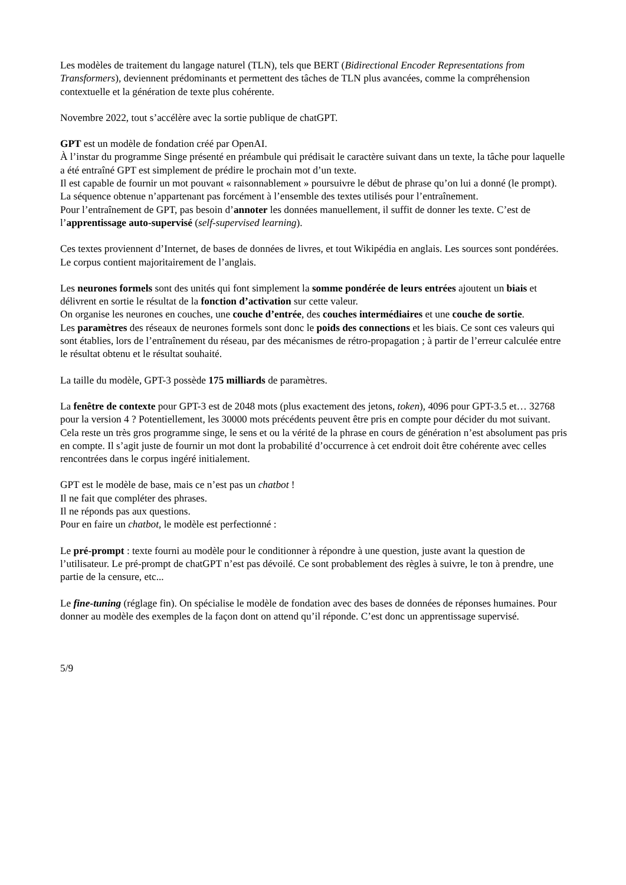Les modèles de traitement du langage naturel (TLN), tels que BERT (Bidirectional Encoder Representations from Transformers), deviennent prédominants et permettent des tâches de TLN plus avancées, comme la compréhension contextuelle et la génération de texte plus cohérente.
Novembre 2022, tout s’accélère avec la sortie publique de chatGPT.
GPT est un modèle de fondation créé par OpenAI.
À l’instar du programme Singe présenté en préambule qui prédisait le caractère suivant dans un texte, la tâche pour laquelle a été entraîné GPT est simplement de prédire le prochain mot d’un texte.
Il est capable de fournir un mot pouvant « raisonnablement » poursuivre le début de phrase qu’on lui a donné (le prompt). La séquence obtenue n’appartenant pas forcément à l’ensemble des textes utilisés pour l’entraînement.
Pour l’entraînement de GPT, pas besoin d’annoter les données manuellement, il suffit de donner les texte. C’est de l’apprentissage auto-supervisé (self-supervised learning).
Ces textes proviennent d’Internet, de bases de données de livres, et tout Wikipédia en anglais. Les sources sont pondérées. Le corpus contient majoritairement de l’anglais.
Les neurones formels sont des unités qui font simplement la somme pondérée de leurs entrées ajoutent un biais et délivrent en sortie le résultat de la fonction d’activation sur cette valeur.
On organise les neurones en couches, une couche d’entrée, des couches intermédiaires et une couche de sortie.
Les paramètres des réseaux de neurones formels sont donc le poids des connections et les biais. Ce sont ces valeurs qui sont établies, lors de l’entraînement du réseau, par des mécanismes de rétro-propagation ; à partir de l’erreur calculée entre le résultat obtenu et le résultat souhaité.
La taille du modèle, GPT-3 possède 175 milliards de paramètres.
La fenêtre de contexte pour GPT-3 est de 2048 mots (plus exactement des jetons, token), 4096 pour GPT-3.5 et… 32768 pour la version 4 ? Potentiellement, les 30000 mots précédents peuvent être pris en compte pour décider du mot suivant.
Cela reste un très gros programme singe, le sens et ou la vérité de la phrase en cours de génération n’est absolument pas pris en compte. Il s’agit juste de fournir un mot dont la probabilité d’occurrence à cet endroit doit être cohérente avec celles rencontrées dans le corpus ingéré initialement.
GPT est le modèle de base, mais ce n’est pas un chatbot !
Il ne fait que compléter des phrases.
Il ne réponds pas aux questions.
Pour en faire un chatbot, le modèle est perfectionné :
Le pré-prompt : texte fourni au modèle pour le conditionner à répondre à une question, juste avant la question de l’utilisateur. Le pré-prompt de chatGPT n’est pas dévoilé. Ce sont probablement des règles à suivre, le ton à prendre, une partie de la censure, etc...
Le fine-tuning (réglage fin). On spécialise le modèle de fondation avec des bases de données de réponses humaines. Pour donner au modèle des exemples de la façon dont on attend qu’il réponde. C’est donc un apprentissage supervisé.
5/9